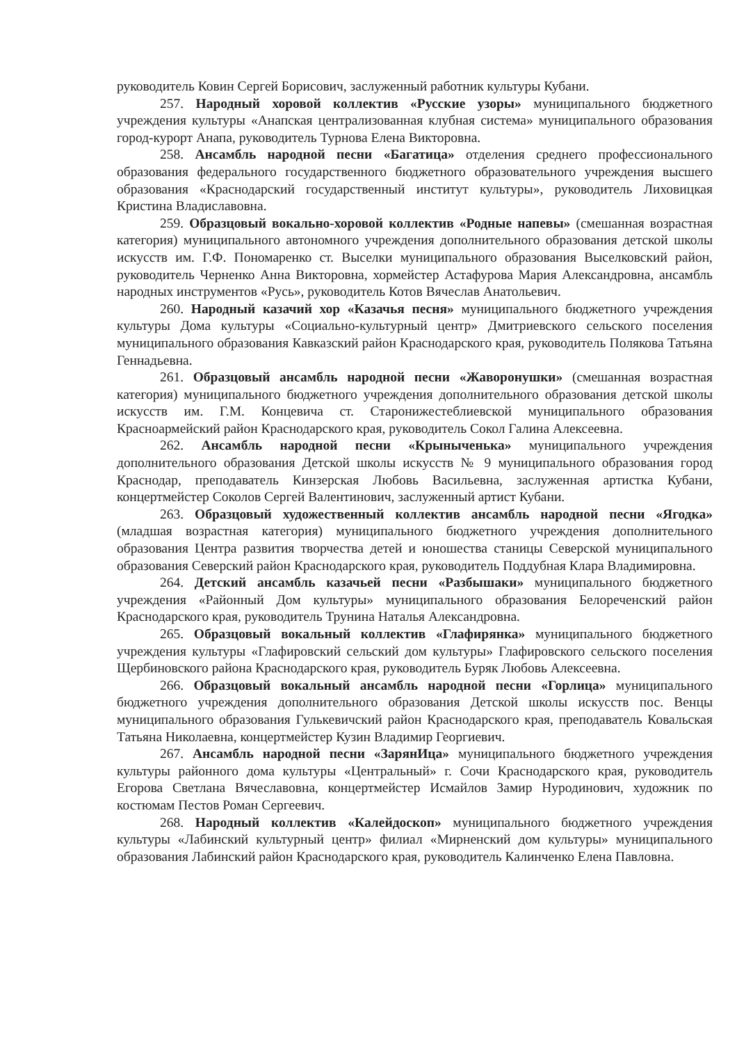руководитель Ковин Сергей Борисович, заслуженный работник культуры Кубани.
257. Народный хоровой коллектив «Русские узоры» муниципального бюджетного учреждения культуры «Анапская централизованная клубная система» муниципального образования город-курорт Анапа, руководитель Турнова Елена Викторовна.
258. Ансамбль народной песни «Багатица» отделения среднего профессионального образования федерального государственного бюджетного образовательного учреждения высшего образования «Краснодарский государственный институт культуры», руководитель Лиховицкая Кристина Владиславовна.
259. Образцовый вокально-хоровой коллектив «Родные напевы» (смешанная возрастная категория) муниципального автономного учреждения дополнительного образования детской школы искусств им. Г.Ф. Пономаренко ст. Выселки муниципального образования Выселковский район, руководитель Черненко Анна Викторовна, хормейстер Астафурова Мария Александровна, ансамбль народных инструментов «Русь», руководитель Котов Вячеслав Анатольевич.
260. Народный казачий хор «Казачья песня» муниципального бюджетного учреждения культуры Дома культуры «Социально-культурный центр» Дмитриевского сельского поселения муниципального образования Кавказский район Краснодарского края, руководитель Полякова Татьяна Геннадьевна.
261. Образцовый ансамбль народной песни «Жаворонушки» (смешанная возрастная категория) муниципального бюджетного учреждения дополнительного образования детской школы искусств им. Г.М. Концевича ст. Старонижестеблиевской муниципального образования Красноармейский район Краснодарского края, руководитель Сокол Галина Алексеевна.
262. Ансамбль народной песни «Крыныченька» муниципального учреждения дополнительного образования Детской школы искусств № 9 муниципального образования город Краснодар, преподаватель Кинзерская Любовь Васильевна, заслуженная артистка Кубани, концертмейстер Соколов Сергей Валентинович, заслуженный артист Кубани.
263. Образцовый художественный коллектив ансамбль народной песни «Ягодка» (младшая возрастная категория) муниципального бюджетного учреждения дополнительного образования Центра развития творчества детей и юношества станицы Северской муниципального образования Северский район Краснодарского края, руководитель Поддубная Клара Владимировна.
264. Детский ансамбль казачьей песни «Разбышаки» муниципального бюджетного учреждения «Районный Дом культуры» муниципального образования Белореченский район Краснодарского края, руководитель Трунина Наталья Александровна.
265. Образцовый вокальный коллектив «Глафирянка» муниципального бюджетного учреждения культуры «Глафировский сельский дом культуры» Глафировского сельского поселения Щербиновского района Краснодарского края, руководитель Буряк Любовь Алексеевна.
266. Образцовый вокальный ансамбль народной песни «Горлица» муниципального бюджетного учреждения дополнительного образования Детской школы искусств пос. Венцы муниципального образования Гулькевичский район Краснодарского края, преподаватель Ковальская Татьяна Николаевна, концертмейстер Кузин Владимир Георгиевич.
267. Ансамбль народной песни «ЗарянИца» муниципального бюджетного учреждения культуры районного дома культуры «Центральный» г. Сочи Краснодарского края, руководитель Егорова Светлана Вячеславовна, концертмейстер Исмайлов Замир Нуродинович, художник по костюмам Пестов Роман Сергеевич.
268. Народный коллектив «Калейдоскоп» муниципального бюджетного учреждения культуры «Лабинский культурный центр» филиал «Мирненский дом культуры» муниципального образования Лабинский район Краснодарского края, руководитель Калинченко Елена Павловна.